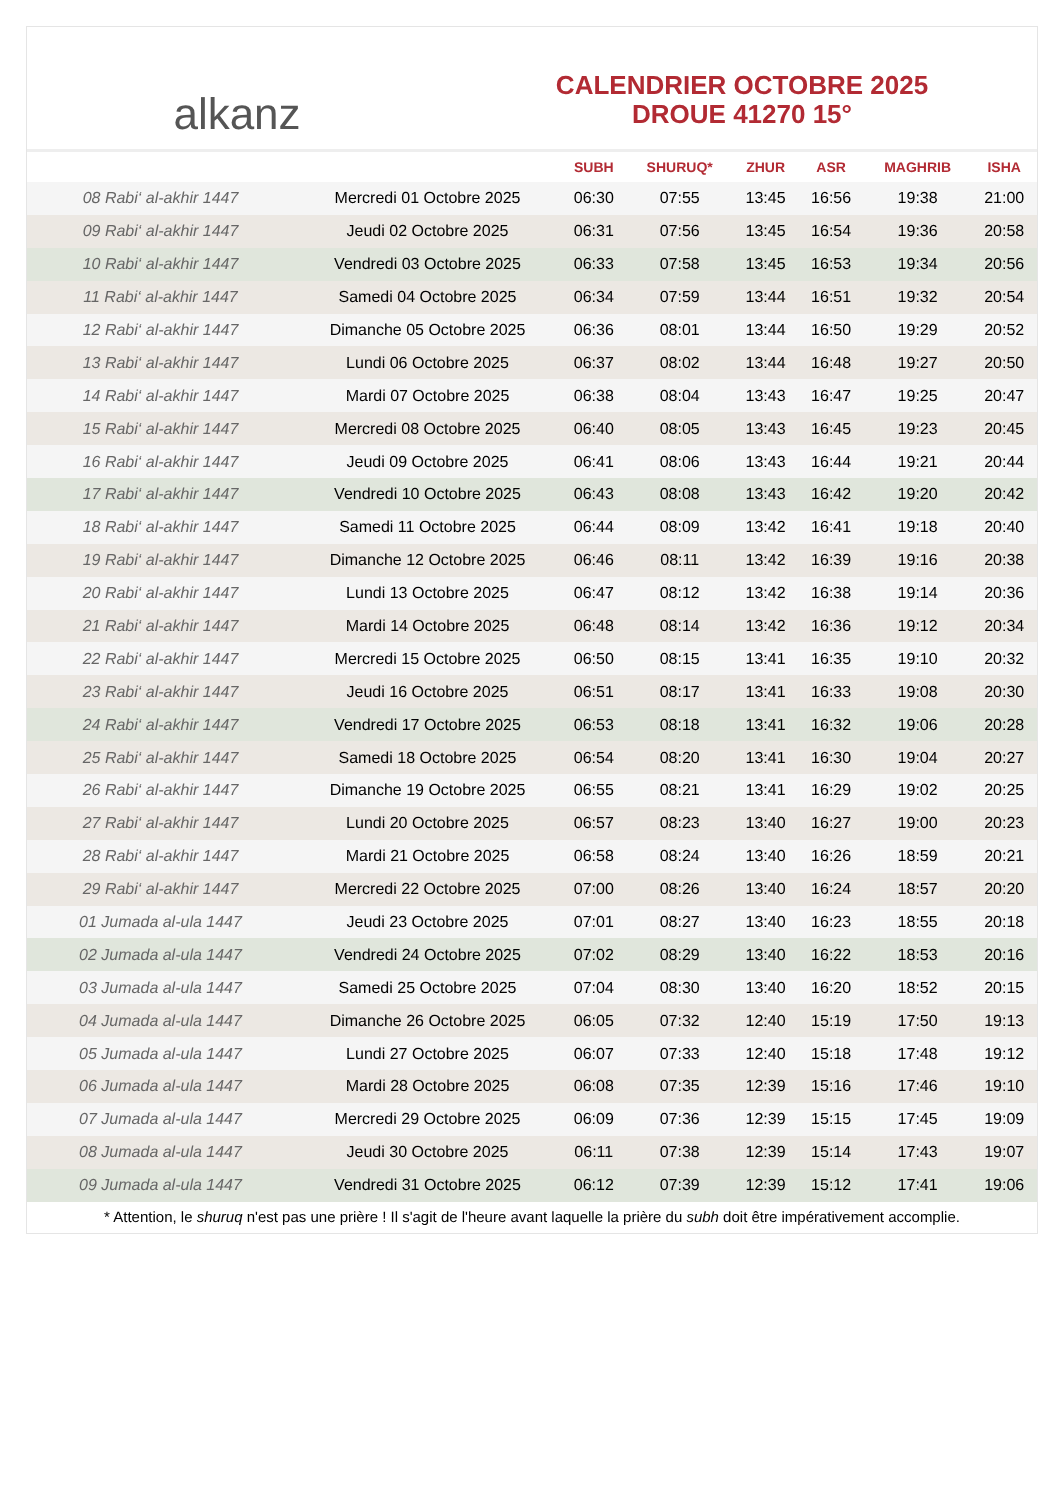alkanz
CALENDRIER OCTOBRE 2025
DROUE 41270 15°
| | | SUBH | SHURUQ* | ZHUR | ASR | MAGHRIB | ISHA |
| --- | --- | --- | --- | --- | --- | --- | --- |
| 08 Rabi‘ al-akhir 1447 | Mercredi 01 Octobre 2025 | 06:30 | 07:55 | 13:45 | 16:56 | 19:38 | 21:00 |
| 09 Rabi‘ al-akhir 1447 | Jeudi 02 Octobre 2025 | 06:31 | 07:56 | 13:45 | 16:54 | 19:36 | 20:58 |
| 10 Rabi‘ al-akhir 1447 | Vendredi 03 Octobre 2025 | 06:33 | 07:58 | 13:45 | 16:53 | 19:34 | 20:56 |
| 11 Rabi‘ al-akhir 1447 | Samedi 04 Octobre 2025 | 06:34 | 07:59 | 13:44 | 16:51 | 19:32 | 20:54 |
| 12 Rabi‘ al-akhir 1447 | Dimanche 05 Octobre 2025 | 06:36 | 08:01 | 13:44 | 16:50 | 19:29 | 20:52 |
| 13 Rabi‘ al-akhir 1447 | Lundi 06 Octobre 2025 | 06:37 | 08:02 | 13:44 | 16:48 | 19:27 | 20:50 |
| 14 Rabi‘ al-akhir 1447 | Mardi 07 Octobre 2025 | 06:38 | 08:04 | 13:43 | 16:47 | 19:25 | 20:47 |
| 15 Rabi‘ al-akhir 1447 | Mercredi 08 Octobre 2025 | 06:40 | 08:05 | 13:43 | 16:45 | 19:23 | 20:45 |
| 16 Rabi‘ al-akhir 1447 | Jeudi 09 Octobre 2025 | 06:41 | 08:06 | 13:43 | 16:44 | 19:21 | 20:44 |
| 17 Rabi‘ al-akhir 1447 | Vendredi 10 Octobre 2025 | 06:43 | 08:08 | 13:43 | 16:42 | 19:20 | 20:42 |
| 18 Rabi‘ al-akhir 1447 | Samedi 11 Octobre 2025 | 06:44 | 08:09 | 13:42 | 16:41 | 19:18 | 20:40 |
| 19 Rabi‘ al-akhir 1447 | Dimanche 12 Octobre 2025 | 06:46 | 08:11 | 13:42 | 16:39 | 19:16 | 20:38 |
| 20 Rabi‘ al-akhir 1447 | Lundi 13 Octobre 2025 | 06:47 | 08:12 | 13:42 | 16:38 | 19:14 | 20:36 |
| 21 Rabi‘ al-akhir 1447 | Mardi 14 Octobre 2025 | 06:48 | 08:14 | 13:42 | 16:36 | 19:12 | 20:34 |
| 22 Rabi‘ al-akhir 1447 | Mercredi 15 Octobre 2025 | 06:50 | 08:15 | 13:41 | 16:35 | 19:10 | 20:32 |
| 23 Rabi‘ al-akhir 1447 | Jeudi 16 Octobre 2025 | 06:51 | 08:17 | 13:41 | 16:33 | 19:08 | 20:30 |
| 24 Rabi‘ al-akhir 1447 | Vendredi 17 Octobre 2025 | 06:53 | 08:18 | 13:41 | 16:32 | 19:06 | 20:28 |
| 25 Rabi‘ al-akhir 1447 | Samedi 18 Octobre 2025 | 06:54 | 08:20 | 13:41 | 16:30 | 19:04 | 20:27 |
| 26 Rabi‘ al-akhir 1447 | Dimanche 19 Octobre 2025 | 06:55 | 08:21 | 13:41 | 16:29 | 19:02 | 20:25 |
| 27 Rabi‘ al-akhir 1447 | Lundi 20 Octobre 2025 | 06:57 | 08:23 | 13:40 | 16:27 | 19:00 | 20:23 |
| 28 Rabi‘ al-akhir 1447 | Mardi 21 Octobre 2025 | 06:58 | 08:24 | 13:40 | 16:26 | 18:59 | 20:21 |
| 29 Rabi‘ al-akhir 1447 | Mercredi 22 Octobre 2025 | 07:00 | 08:26 | 13:40 | 16:24 | 18:57 | 20:20 |
| 01 Jumada al-ula 1447 | Jeudi 23 Octobre 2025 | 07:01 | 08:27 | 13:40 | 16:23 | 18:55 | 20:18 |
| 02 Jumada al-ula 1447 | Vendredi 24 Octobre 2025 | 07:02 | 08:29 | 13:40 | 16:22 | 18:53 | 20:16 |
| 03 Jumada al-ula 1447 | Samedi 25 Octobre 2025 | 07:04 | 08:30 | 13:40 | 16:20 | 18:52 | 20:15 |
| 04 Jumada al-ula 1447 | Dimanche 26 Octobre 2025 | 06:05 | 07:32 | 12:40 | 15:19 | 17:50 | 19:13 |
| 05 Jumada al-ula 1447 | Lundi 27 Octobre 2025 | 06:07 | 07:33 | 12:40 | 15:18 | 17:48 | 19:12 |
| 06 Jumada al-ula 1447 | Mardi 28 Octobre 2025 | 06:08 | 07:35 | 12:39 | 15:16 | 17:46 | 19:10 |
| 07 Jumada al-ula 1447 | Mercredi 29 Octobre 2025 | 06:09 | 07:36 | 12:39 | 15:15 | 17:45 | 19:09 |
| 08 Jumada al-ula 1447 | Jeudi 30 Octobre 2025 | 06:11 | 07:38 | 12:39 | 15:14 | 17:43 | 19:07 |
| 09 Jumada al-ula 1447 | Vendredi 31 Octobre 2025 | 06:12 | 07:39 | 12:39 | 15:12 | 17:41 | 19:06 |
* Attention, le shuruq n'est pas une prière ! Il s'agit de l'heure avant laquelle la prière du subh doit être impérativement accomplie.